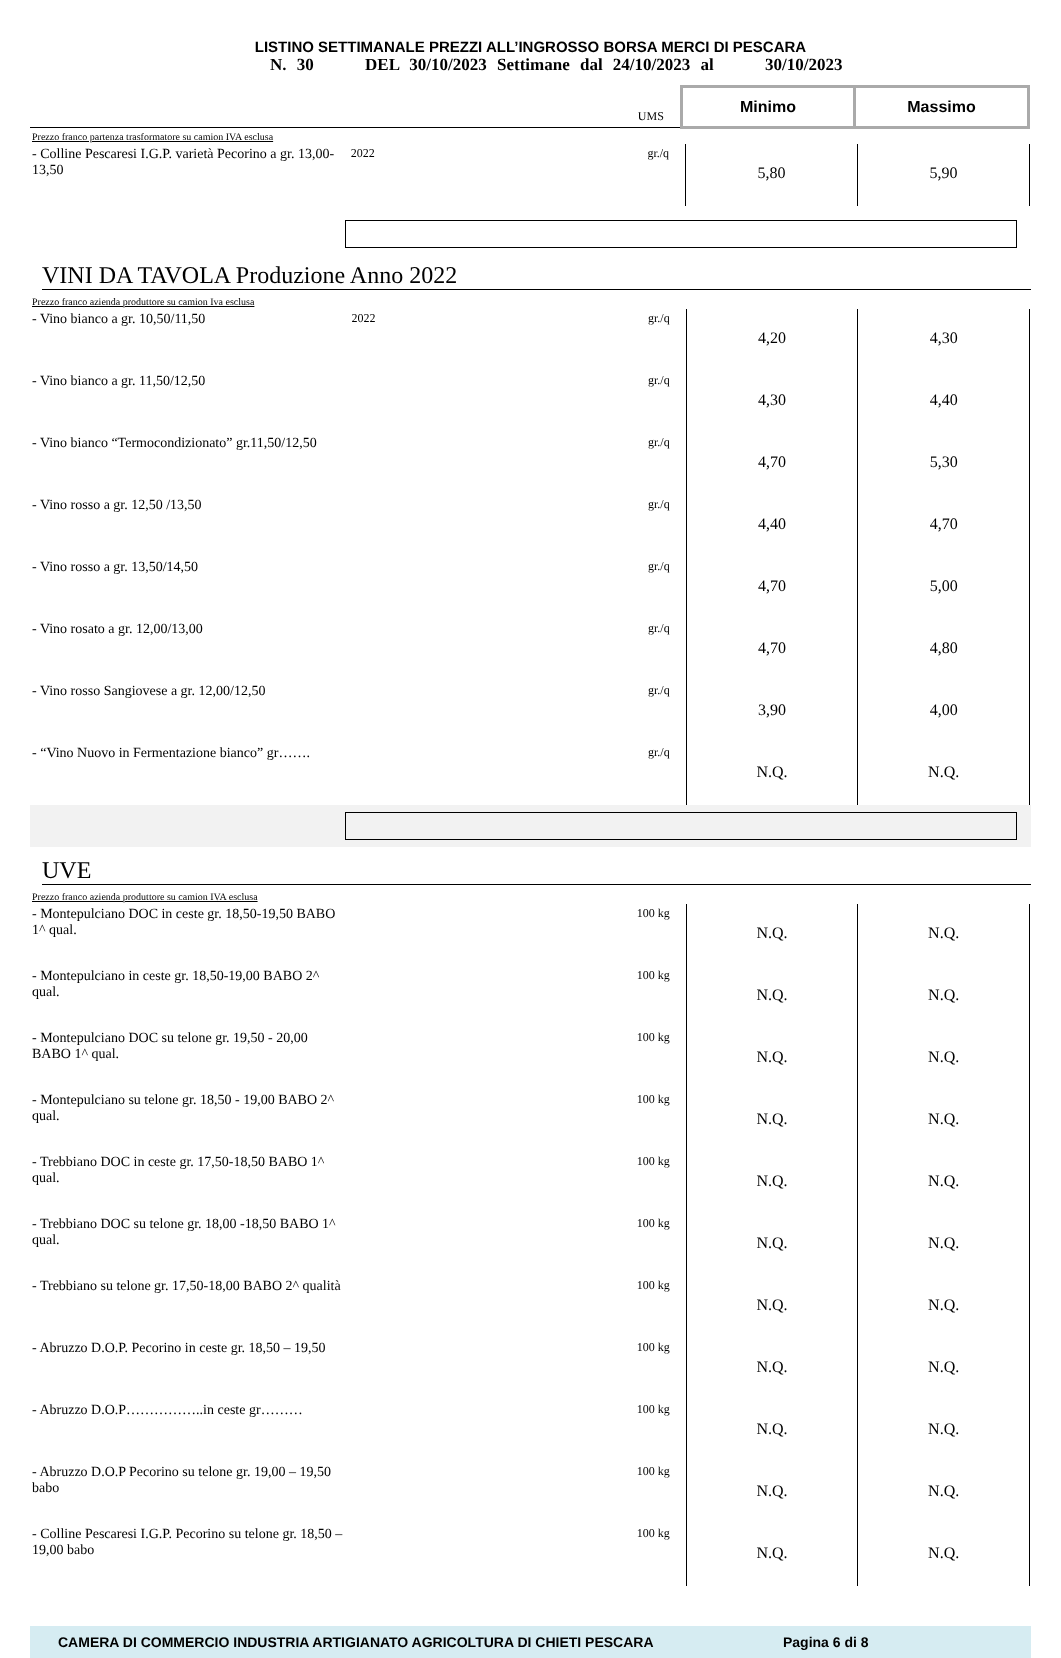LISTINO SETTIMANALE PREZZI ALL’INGROSSO BORSA MERCI DI PESCARA
N. 30 DEL 30/10/2023 Settimane dal 24/10/2023 al 30/10/2023
| | | UMS | Minimo | Massimo |
| Prezzo franco partenza trasformatore su camion IVA esclusa | | | | |
| - Colline Pescaresi I.G.P. varietà Pecorino a gr. 13,00-13,50 | 2022 | gr./q | 5,80 | 5,90 |
VINI DA TAVOLA Produzione Anno 2022
| Prezzo franco azienda produttore su camion Iva esclusa | | | | |
| - Vino bianco a gr. 10,50/11,50 | 2022 | gr./q | 4,20 | 4,30 |
| - Vino bianco a gr. 11,50/12,50 | | gr./q | 4,30 | 4,40 |
| - Vino bianco “Termocondizionato” gr.11,50/12,50 | | gr./q | 4,70 | 5,30 |
| - Vino rosso a gr. 12,50 /13,50 | | gr./q | 4,40 | 4,70 |
| - Vino rosso a gr. 13,50/14,50 | | gr./q | 4,70 | 5,00 |
| - Vino rosato a gr. 12,00/13,00 | | gr./q | 4,70 | 4,80 |
| - Vino rosso Sangiovese a gr. 12,00/12,50 | | gr./q | 3,90 | 4,00 |
| - “Vino Nuovo in Fermentazione bianco” gr……. | | gr./q | N.Q. | N.Q. |
UVE
| Prezzo franco azienda produttore su camion IVA esclusa | | | | |
| - Montepulciano DOC in ceste gr. 18,50-19,50 BABO 1^ qual. | | 100 kg | N.Q. | N.Q. |
| - Montepulciano in ceste gr. 18,50-19,00 BABO 2^ qual. | | 100 kg | N.Q. | N.Q. |
| - Montepulciano DOC su telone gr. 19,50 - 20,00 BABO 1^ qual. | | 100 kg | N.Q. | N.Q. |
| - Montepulciano su telone gr. 18,50 - 19,00 BABO 2^ qual. | | 100 kg | N.Q. | N.Q. |
| - Trebbiano DOC in ceste gr. 17,50-18,50 BABO 1^ qual. | | 100 kg | N.Q. | N.Q. |
| - Trebbiano DOC su telone gr. 18,00 -18,50 BABO 1^ qual. | | 100 kg | N.Q. | N.Q. |
| - Trebbiano su telone gr. 17,50-18,00 BABO 2^ qualità | | 100 kg | N.Q. | N.Q. |
| - Abruzzo D.O.P. Pecorino in ceste gr. 18,50 – 19,50 | | 100 kg | N.Q. | N.Q. |
| - Abruzzo D.O.P……………..in ceste gr……… | | 100 kg | N.Q. | N.Q. |
| - Abruzzo D.O.P Pecorino su telone gr. 19,00 – 19,50 babo | | 100 kg | N.Q. | N.Q. |
| - Colline Pescaresi I.G.P. Pecorino su telone gr. 18,50 – 19,00 babo | | 100 kg | N.Q. | N.Q. |
CAMERA DI COMMERCIO INDUSTRIA ARTIGIANATO AGRICOLTURA DI CHIETI PESCARA Pagina 6 di 8